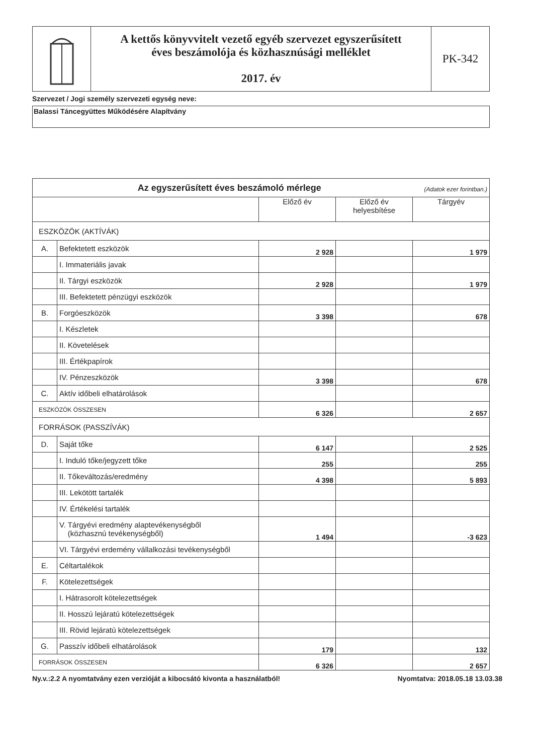A kettős könyvvitelt vezető egyéb szervezet egyszerűsített
éves beszámolója és közhasznúsági melléklet
2017. év
PK-342
Szervezet / Jogi személy szervezeti egység neve:
Balassi Táncegyüttes Működésére Alapítvány
| Az egyszerűsített éves beszámoló mérlege (Adatok ezer forintban.) | | | | |
| --- | --- | --- | --- | --- |
| | | Előző év | Előző év helyesbítése | Tárgyév |
| ESZKÖZÖK (AKTÍVÁK) | | | | |
| A. | Befektetett eszközök | 2 928 | | 1 979 |
| | I. Immateriális javak | | | |
| | II. Tárgyi eszközök | 2 928 | | 1 979 |
| | III. Befektetett pénzügyi eszközök | | | |
| B. | Forgóeszközök | 3 398 | | 678 |
| | I. Készletek | | | |
| | II. Követelések | | | |
| | III. Értékpapírok | | | |
| | IV. Pénzeszközök | 3 398 | | 678 |
| C. | Aktív időbeli elhatárolások | | | |
| ESZKÖZÖK ÖSSZESEN | | 6 326 | | 2 657 |
| FORRÁSOK (PASSZÍVÁK) | | | | |
| D. | Saját tőke | 6 147 | | 2 525 |
| | I. Induló tőke/jegyzett tőke | 255 | | 255 |
| | II. Tőkeváltozás/eredmény | 4 398 | | 5 893 |
| | III. Lekötött tartalék | | | |
| | IV. Értékelési tartalék | | | |
| | V. Tárgyévi eredmény alaptevékenységből (közhasznú tevékenységből) | 1 494 | | -3 623 |
| | VI. Tárgyévi erdemény vállalkozási tevékenységből | | | |
| E. | Céltartalékok | | | |
| F. | Kötelezettségek | | | |
| | I. Hátrasorolt kötelezettségek | | | |
| | II. Hosszú lejáratú kötelezettségek | | | |
| | III. Rövid lejáratú kötelezettségek | | | |
| G. | Passzív időbeli elhatárolások | 179 | | 132 |
| FORRÁSOK ÖSSZESEN | | 6 326 | | 2 657 |
Ny.v.:2.2 A nyomtatvány ezen verzióját a kibocsátó kivonta a használatból! Nyomtatva: 2018.05.18 13.03.38